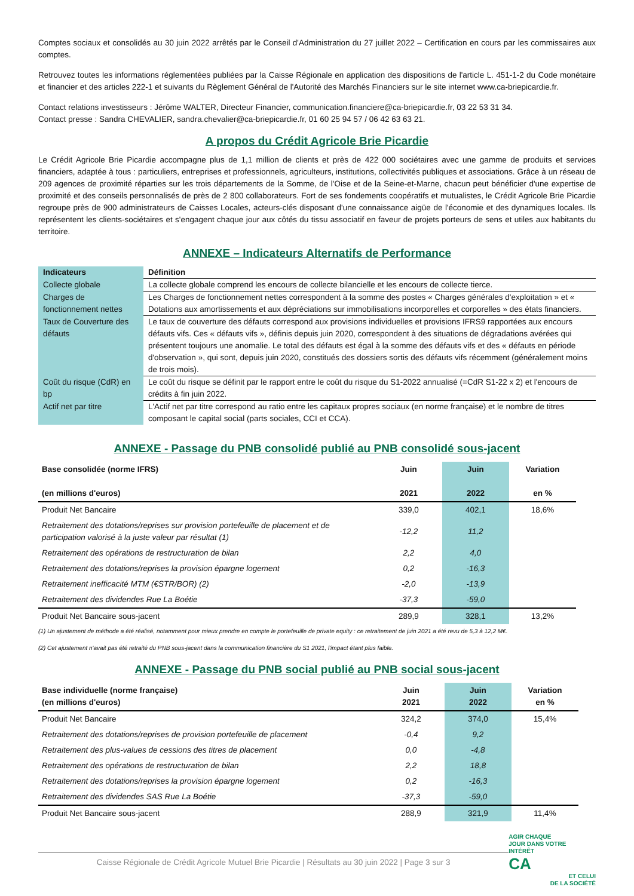Comptes sociaux et consolidés au 30 juin 2022 arrêtés par le Conseil d'Administration du 27 juillet 2022 – Certification en cours par les commissaires aux comptes.
Retrouvez toutes les informations réglementées publiées par la Caisse Régionale en application des dispositions de l'article L. 451-1-2 du Code monétaire et financier et des articles 222-1 et suivants du Règlement Général de l'Autorité des Marchés Financiers sur le site internet www.ca-briepicardie.fr.
Contact relations investisseurs : Jérôme WALTER, Directeur Financier, communication.financiere@ca-briepicardie.fr, 03 22 53 31 34.
Contact presse : Sandra CHEVALIER, sandra.chevalier@ca-briepicardie.fr, 01 60 25 94 57 / 06 42 63 63 21.
A propos du Crédit Agricole Brie Picardie
Le Crédit Agricole Brie Picardie accompagne plus de 1,1 million de clients et près de 422 000 sociétaires avec une gamme de produits et services financiers, adaptée à tous : particuliers, entreprises et professionnels, agriculteurs, institutions, collectivités publiques et associations. Grâce à un réseau de 209 agences de proximité réparties sur les trois départements de la Somme, de l'Oise et de la Seine-et-Marne, chacun peut bénéficier d'une expertise de proximité et des conseils personnalisés de près de 2 800 collaborateurs. Fort de ses fondements coopératifs et mutualistes, le Crédit Agricole Brie Picardie regroupe près de 900 administrateurs de Caisses Locales, acteurs-clés disposant d'une connaissance aigüe de l'économie et des dynamiques locales. Ils représentent les clients-sociétaires et s'engagent chaque jour aux côtés du tissu associatif en faveur de projets porteurs de sens et utiles aux habitants du territoire.
ANNEXE – Indicateurs Alternatifs de Performance
| Indicateurs | Définition |
| --- | --- |
| Collecte globale | La collecte globale comprend les encours de collecte bilancielle et les encours de collecte tierce. |
| Charges de fonctionnement nettes | Les Charges de fonctionnement nettes correspondent à la somme des postes « Charges générales d'exploitation » et « Dotations aux amortissements et aux dépréciations sur immobilisations incorporelles et corporelles » des états financiers. |
| Taux de Couverture des défauts | Le taux de couverture des défauts correspond aux provisions individuelles et provisions IFRS9 rapportées aux encours défauts vifs. Ces « défauts vifs », définis depuis juin 2020, correspondent à des situations de dégradations avérées qui présentent toujours une anomalie. Le total des défauts est égal à la somme des défauts vifs et des « défauts en période d'observation », qui sont, depuis juin 2020, constitués des dossiers sortis des défauts vifs récemment (généralement moins de trois mois). |
| Coût du risque (CdR) en bp | Le coût du risque se définit par le rapport entre le coût du risque du S1-2022 annualisé (=CdR S1-22 x 2) et l'encours de crédits à fin juin 2022. |
| Actif net par titre | L'Actif net par titre correspond au ratio entre les capitaux propres sociaux (en norme française) et le nombre de titres composant le capital social (parts sociales, CCI et CCA). |
ANNEXE - Passage du PNB consolidé publié au PNB consolidé sous-jacent
| Base consolidée (norme IFRS) (en millions d'euros) | Juin 2021 | Juin 2022 | Variation en % |
| --- | --- | --- | --- |
| Produit Net Bancaire | 339,0 | 402,1 | 18,6% |
| Retraitement des dotations/reprises sur provision portefeuille de placement et de participation valorisé à la juste valeur par résultat (1) | -12,2 | 11,2 | |
| Retraitement des opérations de restructuration de bilan | 2,2 | 4,0 | |
| Retraitement des dotations/reprises la provision épargne logement | 0,2 | -16,3 | |
| Retraitement inefficacité MTM (€STR/BOR) (2) | -2,0 | -13,9 | |
| Retraitement des dividendes Rue La Boétie | -37,3 | -59,0 | |
| Produit Net Bancaire sous-jacent | 289,9 | 328,1 | 13,2% |
(1) Un ajustement de méthode a été réalisé, notamment pour mieux prendre en compte le portefeuille de private equity : ce retraitement de juin 2021 a été revu de 5,3 à 12,2 M€.
(2) Cet ajustement n'avait pas été retraité du PNB sous-jacent dans la communication financière du S1 2021, l'impact étant plus faible.
ANNEXE - Passage du PNB social publié au PNB social sous-jacent
| Base individuelle (norme française) (en millions d'euros) | Juin 2021 | Juin 2022 | Variation en % |
| --- | --- | --- | --- |
| Produit Net Bancaire | 324,2 | 374,0 | 15,4% |
| Retraitement des dotations/reprises de provision portefeuille de placement | -0,4 | 9,2 | |
| Retraitement des plus-values de cessions des titres de placement | 0,0 | -4,8 | |
| Retraitement des opérations de restructuration de bilan | 2,2 | 18,8 | |
| Retraitement des dotations/reprises la provision épargne logement | 0,2 | -16,3 | |
| Retraitement des dividendes SAS Rue La Boétie | -37,3 | -59,0 | |
| Produit Net Bancaire sous-jacent | 288,9 | 321,9 | 11,4% |
Caisse Régionale de Crédit Agricole Mutuel Brie Picardie | Résultats au 30 juin 2022 | Page 3 sur 3
AGIR CHAQUE
JOUR DANS VOTRE
INTÉRÊT
CA
ET CELUI
DE LA SOCIÉTÉ